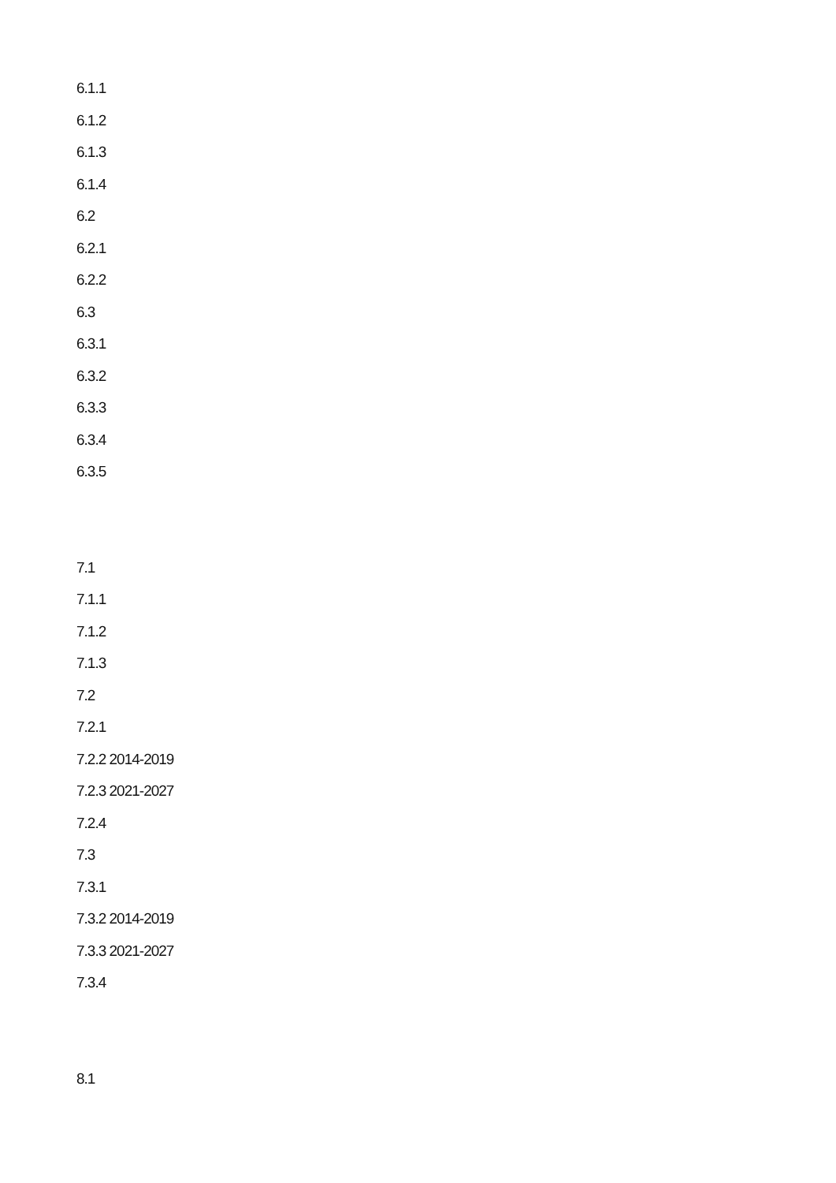6.1.1
6.1.2
6.1.3
6.1.4
6.2
6.2.1
6.2.2
6.3
6.3.1
6.3.2
6.3.3
6.3.4
6.3.5
7.1
7.1.1
7.1.2
7.1.3
7.2
7.2.1
7.2.2 2014-2019
7.2.3 2021-2027
7.2.4
7.3
7.3.1
7.3.2 2014-2019
7.3.3 2021-2027
7.3.4
8.1